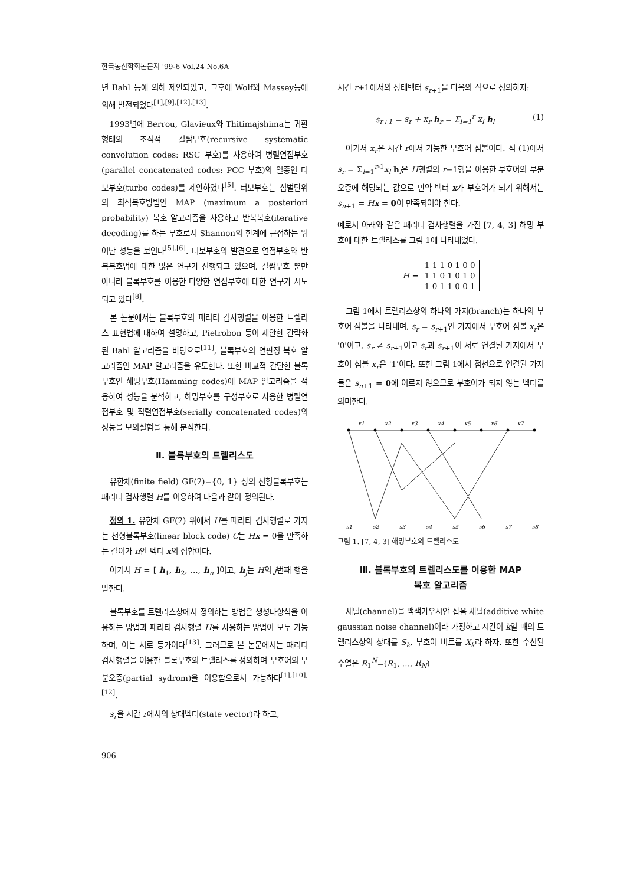한국통신학회논문지 '99-6 Vol.24 No.6A
년 Bahl 등에 의해 제안되었고, 그후에 Wolf와 Massey등에 의해 발전되었다<sup>[1],[9],[12],[13]</sup>.
1993년에 Berrou, Glavieux와 Thitimajshima는 귀환 형태의 조직적 길쌈부호(recursive systematic convolution codes: RSC 부호)를 사용하여 병렬연접부호(parallel concatenated codes: PCC 부호)의 일종인 터보부호(turbo codes)를 제안하였다<sup>[5]</sup>. 터보부호는 심벌단위의 최적복호방법인 MAP (maximum a posteriori probability) 복호 알고리즘을 사용하고 반복복호(iterative decoding)를 하는 부호로서 Shannon의 한계에 근접하는 뛰어난 성능을 보인다<sup>[5],[6]</sup>. 터보부호의 발견으로 연접부호와 반복복호법에 대한 많은 연구가 진행되고 있으며, 길쌈부호 뿐만 아니라 블록부호를 이용한 다양한 연접부호에 대한 연구가 시도되고 있다<sup>[8]</sup>.
본 논문에서는 블록부호의 패리티 검사행렬을 이용한 트렐리스 표현법에 대하여 설명하고, Pietrobon 등이 제안한 간략화된 Bahl 알고리즘을 바탕으로<sup>[11]</sup>, 블록부호의 연판정 복호 알고리즘인 MAP 알고리즘을 유도한다. 또한 비교적 간단한 블록부호인 해밍부호(Hamming codes)에 MAP 알고리즘을 적용하여 성능을 분석하고, 해밍부호를 구성부호로 사용한 병렬연접부호 및 직렬연접부호(serially concatenated codes)의 성능을 모의실험을 통해 분석한다.
Ⅱ. 블록부호의 트렐리스도
유한체(finite field) GF(2)={0, 1} 상의 선형블록부호는 패리티 검사행렬 H를 이용하여 다음과 같이 정의된다.
정의 1. 유한체 GF(2) 위에서 H를 패리티 검사행렬로 가지는 선형블록부호(linear block code) C는 Hx = 0을 만족하는 길이가 n인 벡터 x의 집합이다.
여기서 H = [ h<sub>1</sub>, h<sub>2</sub>, ..., h<sub>n</sub> ]이고, h<sub>j</sub>는 H의 j번째 행을 말한다.
블록부호를 트렐리스상에서 정의하는 방법은 생성다항식을 이용하는 방법과 패리티 검사행렬 H를 사용하는 방법이 모두 가능하며, 이는 서로 등가이다<sup>[13]</sup>. 그러므로 본 논문에서는 패리티 검사행렬을 이용한 블록부호의 트렐리스를 정의하며 부호어의 부분오증(partial sydrom)을 이용함으로서 가능하다<sup>[1],[10],[12]</sup>.
s<sub>r</sub>을 시간 r에서의 상태벡터(state vector)라 하고,
시간 r+1에서의 상태벡터 s<sub>r+1</sub>을 다음의 식으로 정의하자:
s<sub>r+1</sub> = s<sub>r</sub> + x<sub>r</sub> h<sub>r</sub> = Σ<sub>l=1</sub><sup>r</sup> x<sub>l</sub> h<sub>l</sub> (1)
여기서 x<sub>r</sub>은 시간 r에서 가능한 부호어 심볼이다. 식 (1)에서 s<sub>r</sub> = Σ<sub>l=1</sub><sup>r-1</sup>x<sub>l</sub> h<sub>l</sub>은 H행렬의 r−1행을 이용한 부호어의 부분오증에 해당되는 값으로 만약 벡터 x가 부호어가 되기 위해서는 s<sub>n+1</sub> = Hx = 0이 만족되어야 한다.
예로서 아래와 같은 패리티 검사행렬을 가진 [7, 4, 3] 해밍 부호에 대한 트렐리스를 그림 1에 나타내었다.
| H = | 1 1 1 0 1 0 0 1 1 0 1 0 1 0 1 0 1 1 0 0 1 |
그림 1에서 트렐리스상의 하나의 가지(branch)는 하나의 부호어 심볼을 나타내며, s<sub>r</sub> = s<sub>r+1</sub>인 가지에서 부호어 심볼 x<sub>r</sub>은 '0'이고, s<sub>r</sub> ≠ s<sub>r+1</sub>이고 s<sub>r</sub>과 s<sub>r+1</sub>이 서로 연결된 가지에서 부호어 심볼 x<sub>r</sub>은 '1'이다. 또한 그림 1에서 점선으로 연결된 가지들은 s<sub>n+1</sub> = 0에 이르지 않으므로 부호어가 되지 않는 벡터를 의미한다.
x1
x2
x3
x4
x5
x6
x7
s1
s2
s3
s4
s5
s6
s7
s8
그림 1. [7, 4, 3] 해밍부호의 트렐리스도
Ⅲ. 블록부호의 트렐리스도를 이용한 MAP
복호 알고리즘
채널(channel)을 백색가우시안 잡음 채널(additive white gaussian noise channel)이라 가정하고 시간이 k일 때의 트렐리스상의 상태를 S<sub>k</sub>, 부호어 비트를 X<sub>k</sub>라 하자. 또한 수신된 수열은 R<sub>1</sub><sup>N</sup>=(R<sub>1</sub>, ..., R<sub>N</sub>)
906